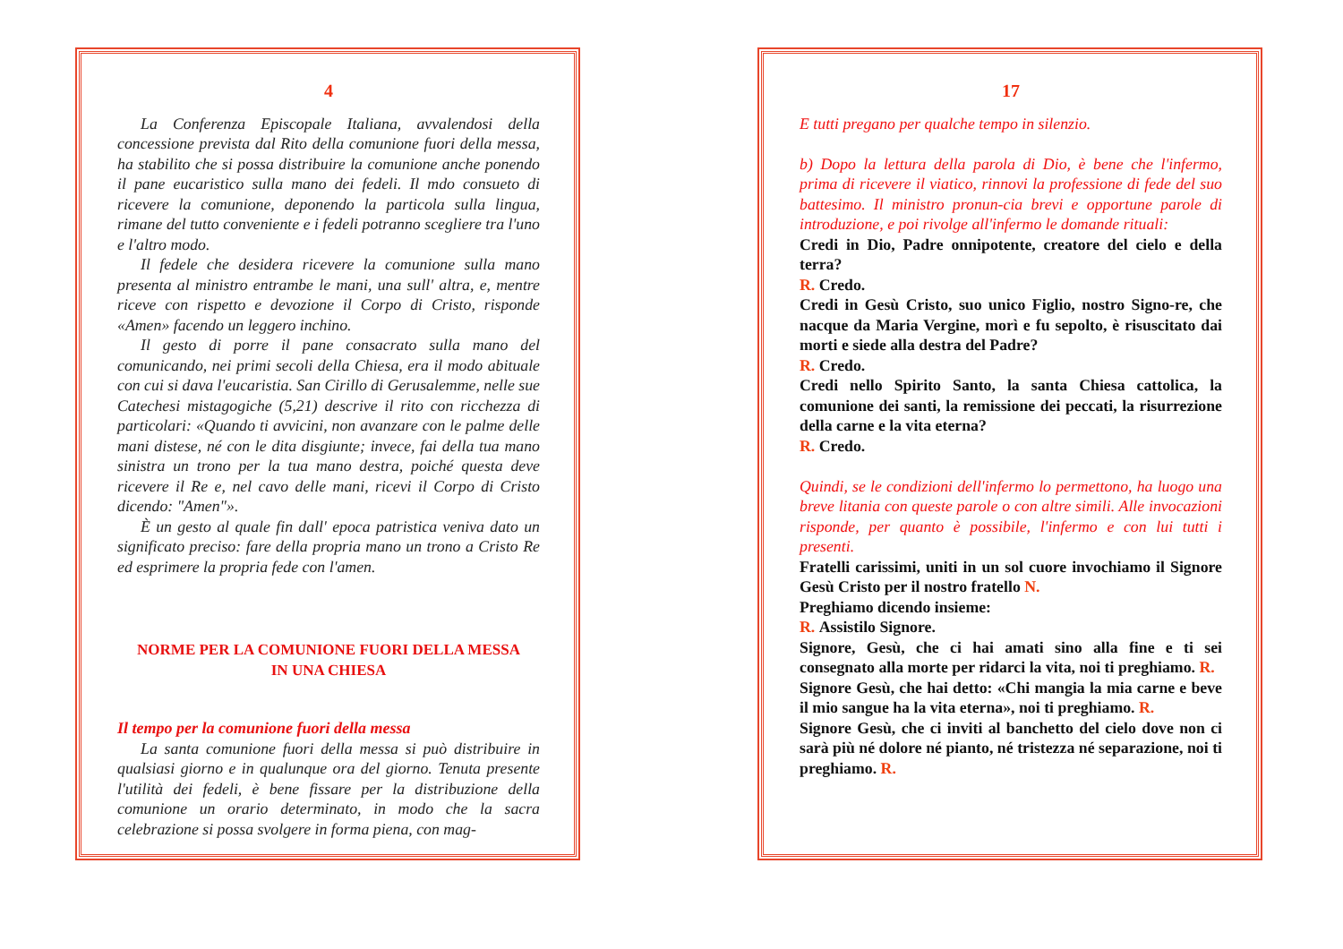4
La Conferenza Episcopale Italiana, avvalendosi della concessione prevista dal Rito della comunione fuori della messa, ha stabilito che si possa distribuire la comunione anche ponendo il pane eucaristico sulla mano dei fedeli. Il mdo consueto di ricevere la comunione, deponendo la particola sulla lingua, rimane del tutto conveniente e i fedeli potranno scegliere tra l'uno e l'altro modo.
Il fedele che desidera ricevere la comunione sulla mano presenta al ministro entrambe le mani, una sull' altra, e, mentre riceve con rispetto e devozione il Corpo di Cristo, risponde «Amen» facendo un leggero inchino.
Il gesto di porre il pane consacrato sulla mano del comunicando, nei primi secoli della Chiesa, era il modo abituale con cui si dava l'eucaristia. San Cirillo di Gerusalemme, nelle sue Catechesi mistagogiche (5,21) descrive il rito con ricchezza di particolari: «Quando ti avvicini, non avanzare con le palme delle mani distese, né con le dita disgiunte; invece, fai della tua mano sinistra un trono per la tua mano destra, poiché questa deve ricevere il Re e, nel cavo delle mani, ricevi il Corpo di Cristo dicendo: "Amen"».
È un gesto al quale fin dall' epoca patristica veniva dato un significato preciso: fare della propria mano un trono a Cristo Re ed esprimere la propria fede con l'amen.
NORME PER LA COMUNIONE FUORI DELLA MESSA
IN UNA CHIESA
Il tempo per la comunione fuori della messa
La santa comunione fuori della messa si può distribuire in qualsiasi giorno e in qualunque ora del giorno. Tenuta presente l'utilità dei fedeli, è bene fissare per la distribuzione della comunione un orario determinato, in modo che la sacra celebrazione si possa svolgere in forma piena, con mag-
17
E tutti pregano per qualche tempo in silenzio.
b) Dopo la lettura della parola di Dio, è bene che l'infermo, prima di ricevere il viatico, rinnovi la professione di fede del suo battesimo. Il ministro pronun-cia brevi e opportune parole di introduzione, e poi rivolge all'infermo le domande rituali:
Credi in Dio, Padre onnipotente, creatore del cielo e della terra?
R. Credo.
Credi in Gesù Cristo, suo unico Figlio, nostro Signo-re, che nacque da Maria Vergine, morì e fu sepolto, è risuscitato dai morti e siede alla destra del Padre?
R. Credo.
Credi nello Spirito Santo, la santa Chiesa cattolica, la comunione dei santi, la remissione dei peccati, la risurrezione della carne e la vita eterna?
R. Credo.
Quindi, se le condizioni dell'infermo lo permettono, ha luogo una breve litania con queste parole o con altre simili. Alle invocazioni risponde, per quanto è possibile, l'infermo e con lui tutti i presenti.
Fratelli carissimi, uniti in un sol cuore invochiamo il Signore Gesù Cristo per il nostro fratello N.
Preghiamo dicendo insieme:
R. Assistilo Signore.
Signore, Gesù, che ci hai amati sino alla fine e ti sei consegnato alla morte per ridarci la vita, noi ti preghiamo. R.
Signore Gesù, che hai detto: «Chi mangia la mia carne e beve il mio sangue ha la vita eterna», noi ti preghiamo. R.
Signore Gesù, che ci inviti al banchetto del cielo dove non ci sarà più né dolore né pianto, né tristezza né separazione, noi ti preghiamo. R.